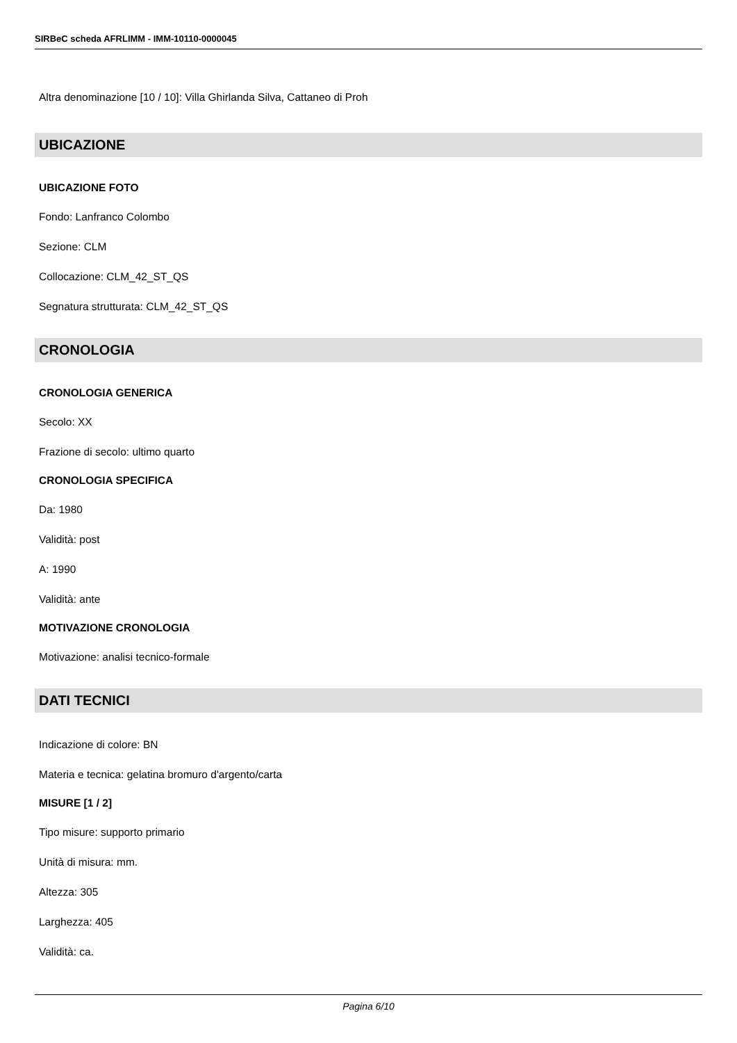SIRBeC scheda AFRLIMM - IMM-10110-0000045
Altra denominazione [10 / 10]: Villa Ghirlanda Silva, Cattaneo di Proh
UBICAZIONE
UBICAZIONE FOTO
Fondo: Lanfranco Colombo
Sezione: CLM
Collocazione: CLM_42_ST_QS
Segnatura strutturata: CLM_42_ST_QS
CRONOLOGIA
CRONOLOGIA GENERICA
Secolo: XX
Frazione di secolo: ultimo quarto
CRONOLOGIA SPECIFICA
Da: 1980
Validità: post
A: 1990
Validità: ante
MOTIVAZIONE CRONOLOGIA
Motivazione: analisi tecnico-formale
DATI TECNICI
Indicazione di colore: BN
Materia e tecnica: gelatina bromuro d'argento/carta
MISURE [1 / 2]
Tipo misure: supporto primario
Unità di misura: mm.
Altezza: 305
Larghezza: 405
Validità: ca.
Pagina 6/10